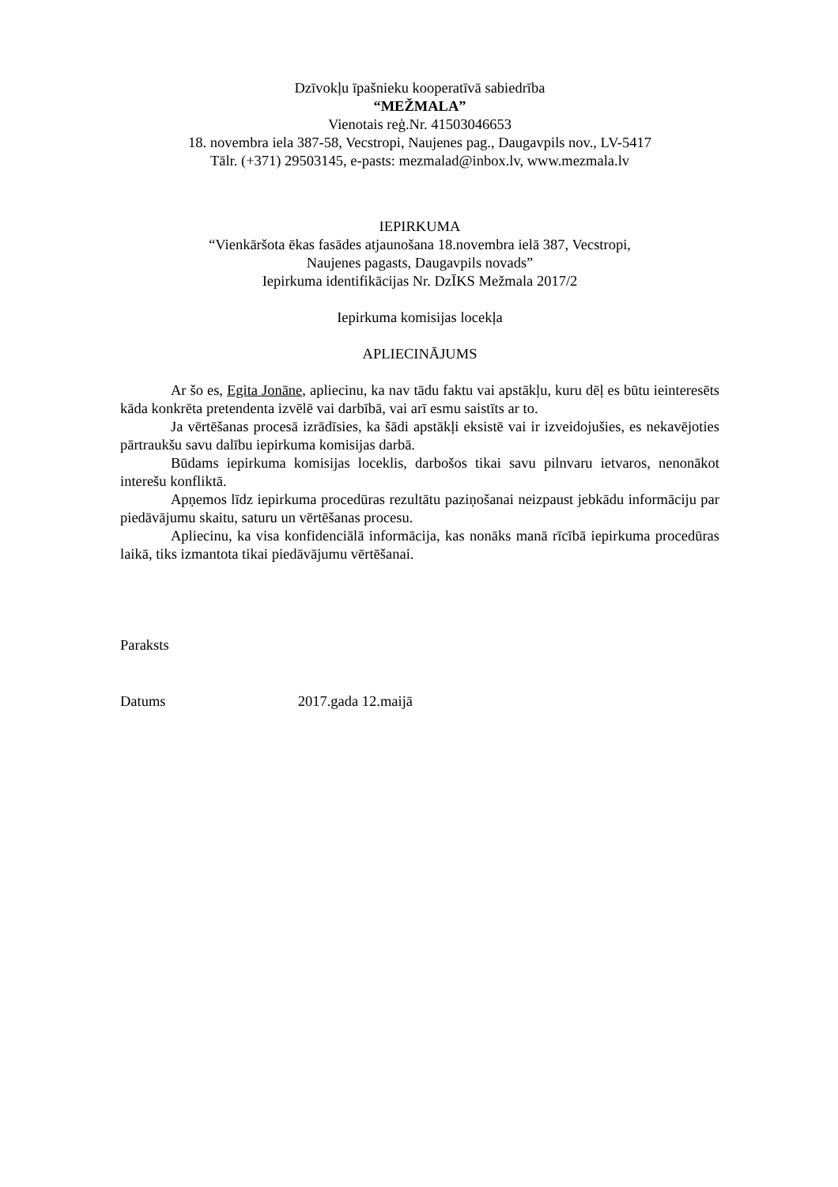Dzīvokļu īpašnieku kooperatīvā sabiedrība
“MEŽMALA”
Vienotais reģ.Nr. 41503046653
18. novembra iela 387-58, Vecstropi, Naujenes pag., Daugavpils nov., LV-5417
Tālr. (+371) 29503145, e-pasts: mezmalad@inbox.lv, www.mezmala.lv
IEPIRKUMA
“Vienkāršota ēkas fasādes atjaunošana 18.novembra ielā 387, Vecstropi,
Naujenes pagasts, Daugavpils novads”
Iepirkuma identifikācijas Nr. DzĪKS Mežmala 2017/2
Iepirkuma komisijas locekļa
APLIECINĀJUMS
Ar šo es, Egita Jonāne, apliecinu, ka nav tādu faktu vai apstākļu, kuru dēļ es būtu ieinteresēts kāda konkrēta pretendenta izvēlē vai darbībā, vai arī esmu saistīts ar to.
Ja vērtēšanas procesā izrādīsies, ka šādi apstākļi eksistē vai ir izveidojušies, es nekavējoties pārtraukšu savu dalību iepirkuma komisijas darbā.
Būdams iepirkuma komisijas loceklis, darbošos tikai savu pilnvaru ietvaros, nenonākot interešu konfliktā.
Apņemos līdz iepirkuma procedūras rezultātu paziņošanai neizpaust jebkādu informāciju par piedāvājumu skaitu, saturu un vērtēšanas procesu.
Apliecinu, ka visa konfidenciālā informācija, kas nonāks manā rīcībā iepirkuma procedūras laikā, tiks izmantota tikai piedāvājumu vērtēšanai.
Paraksts
Datums 2017.gada 12.maijā